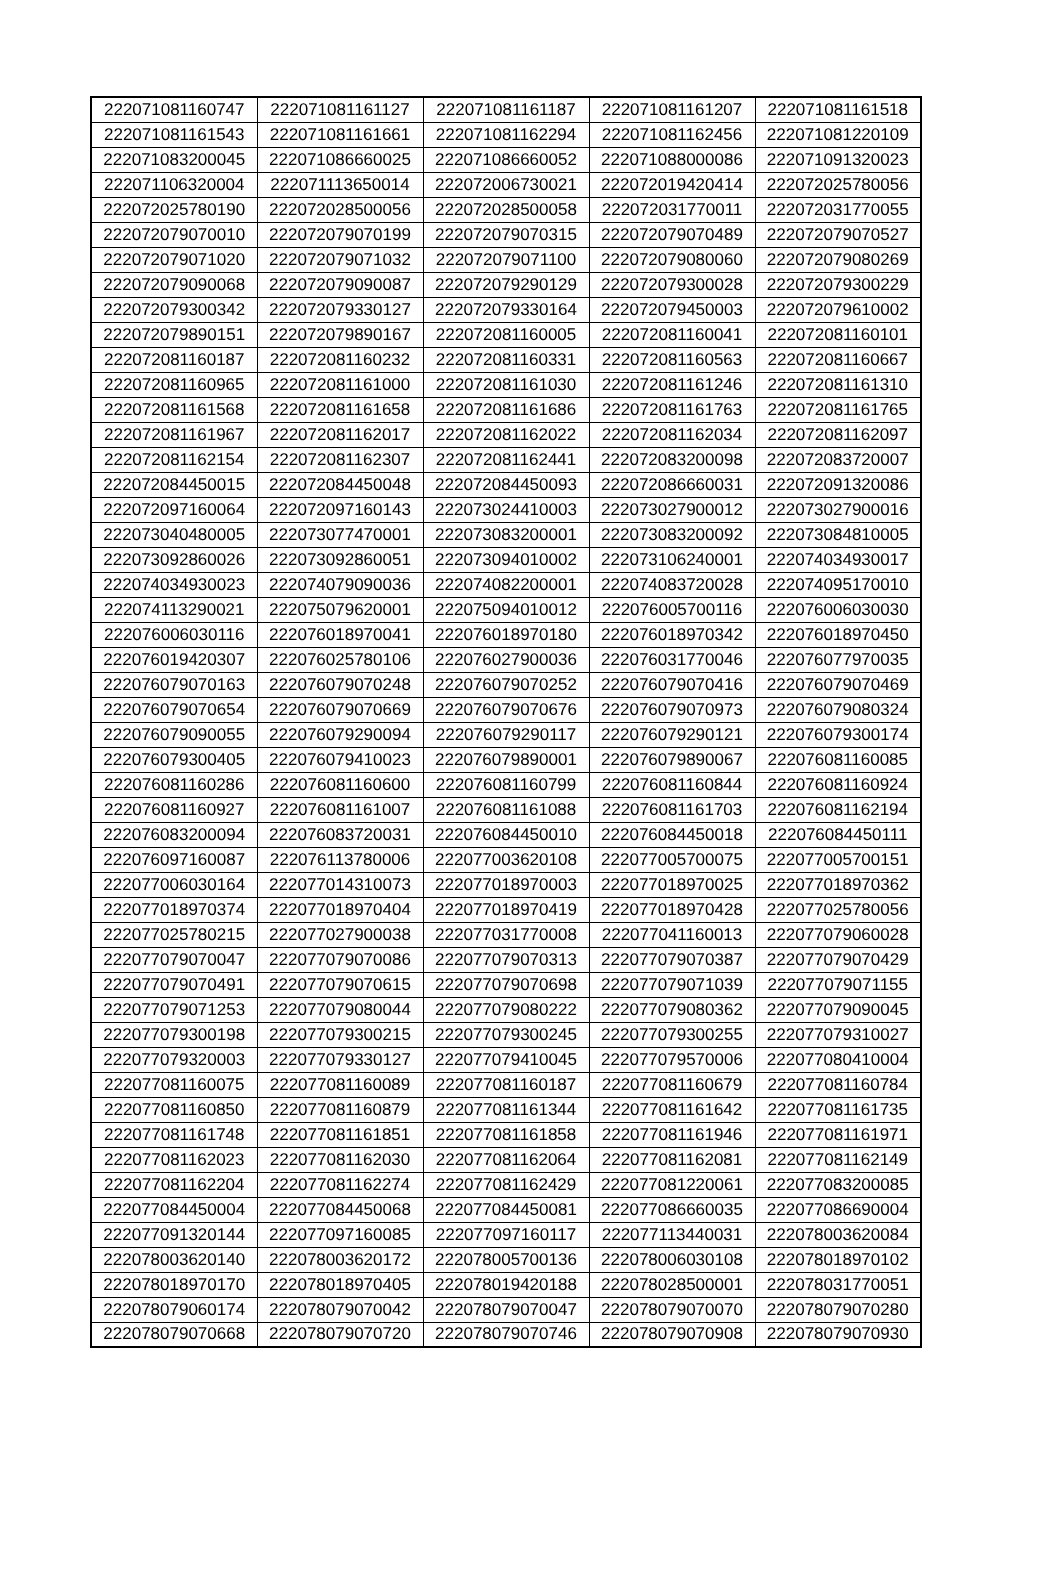| 222071081160747 | 222071081161127 | 222071081161187 | 222071081161207 | 222071081161518 |
| 222071081161543 | 222071081161661 | 222071081162294 | 222071081162456 | 222071081220109 |
| 222071083200045 | 222071086660025 | 222071086660052 | 222071088000086 | 222071091320023 |
| 222071106320004 | 222071113650014 | 222072006730021 | 222072019420414 | 222072025780056 |
| 222072025780190 | 222072028500056 | 222072028500058 | 222072031770011 | 222072031770055 |
| 222072079070010 | 222072079070199 | 222072079070315 | 222072079070489 | 222072079070527 |
| 222072079071020 | 222072079071032 | 222072079071100 | 222072079080060 | 222072079080269 |
| 222072079090068 | 222072079090087 | 222072079290129 | 222072079300028 | 222072079300229 |
| 222072079300342 | 222072079330127 | 222072079330164 | 222072079450003 | 222072079610002 |
| 222072079890151 | 222072079890167 | 222072081160005 | 222072081160041 | 222072081160101 |
| 222072081160187 | 222072081160232 | 222072081160331 | 222072081160563 | 222072081160667 |
| 222072081160965 | 222072081161000 | 222072081161030 | 222072081161246 | 222072081161310 |
| 222072081161568 | 222072081161658 | 222072081161686 | 222072081161763 | 222072081161765 |
| 222072081161967 | 222072081162017 | 222072081162022 | 222072081162034 | 222072081162097 |
| 222072081162154 | 222072081162307 | 222072081162441 | 222072083200098 | 222072083720007 |
| 222072084450015 | 222072084450048 | 222072084450093 | 222072086660031 | 222072091320086 |
| 222072097160064 | 222072097160143 | 222073024410003 | 222073027900012 | 222073027900016 |
| 222073040480005 | 222073077470001 | 222073083200001 | 222073083200092 | 222073084810005 |
| 222073092860026 | 222073092860051 | 222073094010002 | 222073106240001 | 222074034930017 |
| 222074034930023 | 222074079090036 | 222074082200001 | 222074083720028 | 222074095170010 |
| 222074113290021 | 222075079620001 | 222075094010012 | 222076005700116 | 222076006030030 |
| 222076006030116 | 222076018970041 | 222076018970180 | 222076018970342 | 222076018970450 |
| 222076019420307 | 222076025780106 | 222076027900036 | 222076031770046 | 222076077970035 |
| 222076079070163 | 222076079070248 | 222076079070252 | 222076079070416 | 222076079070469 |
| 222076079070654 | 222076079070669 | 222076079070676 | 222076079070973 | 222076079080324 |
| 222076079090055 | 222076079290094 | 222076079290117 | 222076079290121 | 222076079300174 |
| 222076079300405 | 222076079410023 | 222076079890001 | 222076079890067 | 222076081160085 |
| 222076081160286 | 222076081160600 | 222076081160799 | 222076081160844 | 222076081160924 |
| 222076081160927 | 222076081161007 | 222076081161088 | 222076081161703 | 222076081162194 |
| 222076083200094 | 222076083720031 | 222076084450010 | 222076084450018 | 222076084450111 |
| 222076097160087 | 222076113780006 | 222077003620108 | 222077005700075 | 222077005700151 |
| 222077006030164 | 222077014310073 | 222077018970003 | 222077018970025 | 222077018970362 |
| 222077018970374 | 222077018970404 | 222077018970419 | 222077018970428 | 222077025780056 |
| 222077025780215 | 222077027900038 | 222077031770008 | 222077041160013 | 222077079060028 |
| 222077079070047 | 222077079070086 | 222077079070313 | 222077079070387 | 222077079070429 |
| 222077079070491 | 222077079070615 | 222077079070698 | 222077079071039 | 222077079071155 |
| 222077079071253 | 222077079080044 | 222077079080222 | 222077079080362 | 222077079090045 |
| 222077079300198 | 222077079300215 | 222077079300245 | 222077079300255 | 222077079310027 |
| 222077079320003 | 222077079330127 | 222077079410045 | 222077079570006 | 222077080410004 |
| 222077081160075 | 222077081160089 | 222077081160187 | 222077081160679 | 222077081160784 |
| 222077081160850 | 222077081160879 | 222077081161344 | 222077081161642 | 222077081161735 |
| 222077081161748 | 222077081161851 | 222077081161858 | 222077081161946 | 222077081161971 |
| 222077081162023 | 222077081162030 | 222077081162064 | 222077081162081 | 222077081162149 |
| 222077081162204 | 222077081162274 | 222077081162429 | 222077081220061 | 222077083200085 |
| 222077084450004 | 222077084450068 | 222077084450081 | 222077086660035 | 222077086690004 |
| 222077091320144 | 222077097160085 | 222077097160117 | 222077113440031 | 222078003620084 |
| 222078003620140 | 222078003620172 | 222078005700136 | 222078006030108 | 222078018970102 |
| 222078018970170 | 222078018970405 | 222078019420188 | 222078028500001 | 222078031770051 |
| 222078079060174 | 222078079070042 | 222078079070047 | 222078079070070 | 222078079070280 |
| 222078079070668 | 222078079070720 | 222078079070746 | 222078079070908 | 222078079070930 |